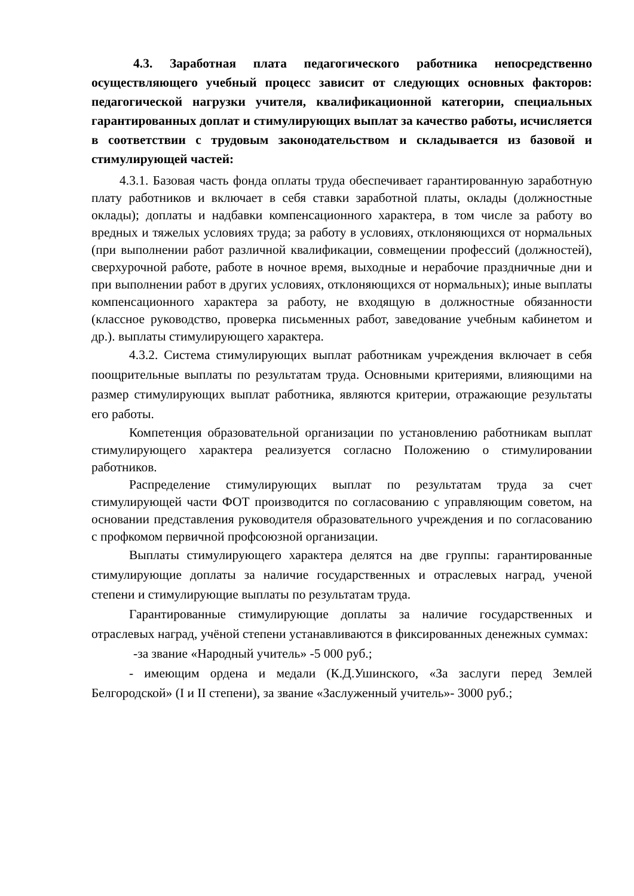4.3. Заработная плата педагогического работника непосредственно осуществляющего учебный процесс зависит от следующих основных факторов: педагогической нагрузки учителя, квалификационной категории, специальных гарантированных доплат и стимулирующих выплат за качество работы, исчисляется в соответствии с трудовым законодательством и складывается из базовой и стимулирующей частей:
4.3.1. Базовая часть фонда оплаты труда обеспечивает гарантированную заработную плату работников и включает в себя ставки заработной платы, оклады (должностные оклады); доплаты и надбавки компенсационного характера, в том числе за работу во вредных и тяжелых условиях труда; за работу в условиях, отклоняющихся от нормальных (при выполнении работ различной квалификации, совмещении профессий (должностей), сверхурочной работе, работе в ночное время, выходные и нерабочие праздничные дни и при выполнении работ в других условиях, отклоняющихся от нормальных); иные выплаты компенсационного характера за работу, не входящую в должностные обязанности (классное руководство, проверка письменных работ, заведование учебным кабинетом и др.). выплаты стимулирующего характера.
4.3.2. Система стимулирующих выплат работникам учреждения включает в себя поощрительные выплаты по результатам труда. Основными критериями, влияющими на размер стимулирующих выплат работника, являются критерии, отражающие результаты его работы.
Компетенция образовательной организации по установлению работникам выплат стимулирующего характера реализуется согласно Положению о стимулировании работников.
Распределение стимулирующих выплат по результатам труда за счет стимулирующей части ФОТ производится по согласованию с управляющим советом, на основании представления руководителя образовательного учреждения и по согласованию с профкомом первичной профсоюзной организации.
Выплаты стимулирующего характера делятся на две группы: гарантированные стимулирующие доплаты за наличие государственных и отраслевых наград, ученой степени и стимулирующие выплаты по результатам труда.
Гарантированные стимулирующие доплаты за наличие государственных и отраслевых наград, учёной степени устанавливаются в фиксированных денежных суммах:
-за звание «Народный учитель» -5 000 руб.;
- имеющим ордена и медали (К.Д.Ушинского, «За заслуги перед Землей Белгородской» (I и II степени), за звание «Заслуженный учитель»- 3000 руб.;